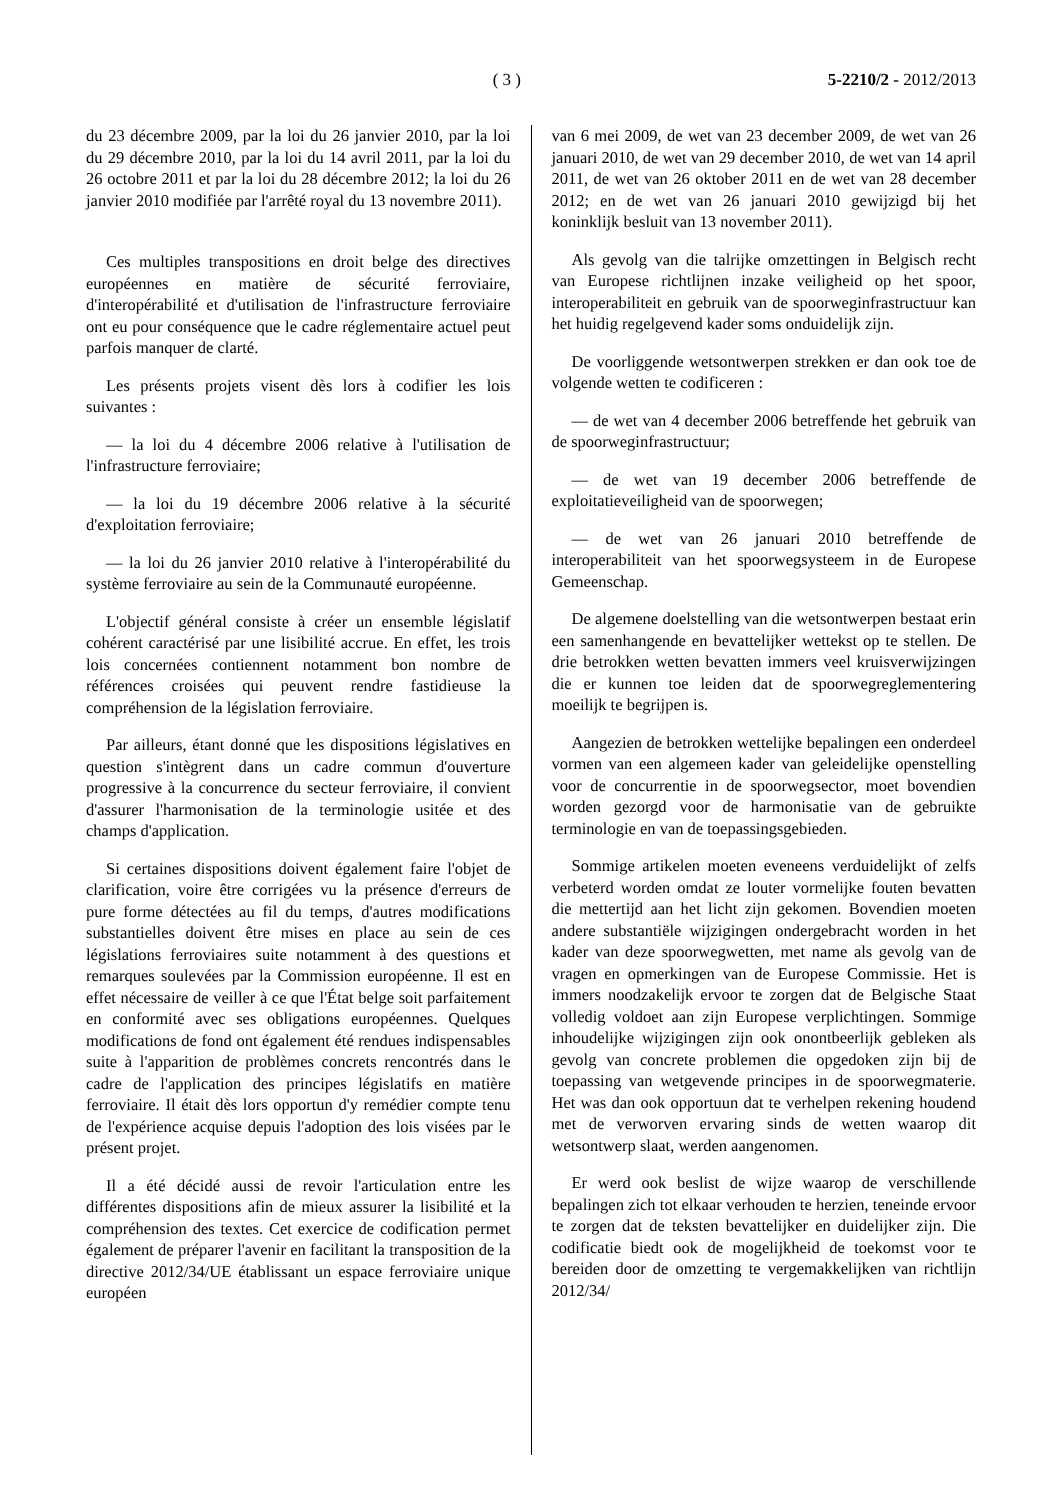( 3 ) 5-2210/2 - 2012/2013
du 23 décembre 2009, par la loi du 26 janvier 2010, par la loi du 29 décembre 2010, par la loi du 14 avril 2011, par la loi du 26 octobre 2011 et par la loi du 28 décembre 2012; la loi du 26 janvier 2010 modifiée par l'arrêté royal du 13 novembre 2011).
Ces multiples transpositions en droit belge des directives européennes en matière de sécurité ferroviaire, d'interopérabilité et d'utilisation de l'infrastructure ferroviaire ont eu pour conséquence que le cadre réglementaire actuel peut parfois manquer de clarté.
Les présents projets visent dès lors à codifier les lois suivantes :
— la loi du 4 décembre 2006 relative à l'utilisation de l'infrastructure ferroviaire;
— la loi du 19 décembre 2006 relative à la sécurité d'exploitation ferroviaire;
— la loi du 26 janvier 2010 relative à l'interopérabilité du système ferroviaire au sein de la Communauté européenne.
L'objectif général consiste à créer un ensemble législatif cohérent caractérisé par une lisibilité accrue. En effet, les trois lois concernées contiennent notamment bon nombre de références croisées qui peuvent rendre fastidieuse la compréhension de la législation ferroviaire.
Par ailleurs, étant donné que les dispositions législatives en question s'intègrent dans un cadre commun d'ouverture progressive à la concurrence du secteur ferroviaire, il convient d'assurer l'harmonisation de la terminologie usitée et des champs d'application.
Si certaines dispositions doivent également faire l'objet de clarification, voire être corrigées vu la présence d'erreurs de pure forme détectées au fil du temps, d'autres modifications substantielles doivent être mises en place au sein de ces législations ferroviaires suite notamment à des questions et remarques soulevées par la Commission européenne. Il est en effet nécessaire de veiller à ce que l'État belge soit parfaitement en conformité avec ses obligations européennes. Quelques modifications de fond ont également été rendues indispensables suite à l'apparition de problèmes concrets rencontrés dans le cadre de l'application des principes législatifs en matière ferroviaire. Il était dès lors opportun d'y remédier compte tenu de l'expérience acquise depuis l'adoption des lois visées par le présent projet.
Il a été décidé aussi de revoir l'articulation entre les différentes dispositions afin de mieux assurer la lisibilité et la compréhension des textes. Cet exercice de codification permet également de préparer l'avenir en facilitant la transposition de la directive 2012/34/UE établissant un espace ferroviaire unique européen
van 6 mei 2009, de wet van 23 december 2009, de wet van 26 januari 2010, de wet van 29 december 2010, de wet van 14 april 2011, de wet van 26 oktober 2011 en de wet van 28 december 2012; en de wet van 26 januari 2010 gewijzigd bij het koninklijk besluit van 13 november 2011).
Als gevolg van die talrijke omzettingen in Belgisch recht van Europese richtlijnen inzake veiligheid op het spoor, interoperabiliteit en gebruik van de spoorweginfrastructuur kan het huidig regelgevend kader soms onduidelijk zijn.
De voorliggende wetsontwerpen strekken er dan ook toe de volgende wetten te codificeren :
— de wet van 4 december 2006 betreffende het gebruik van de spoorweginfrastructuur;
— de wet van 19 december 2006 betreffende de exploitatieveiligheid van de spoorwegen;
— de wet van 26 januari 2010 betreffende de interoperabiliteit van het spoorwegsysteem in de Europese Gemeenschap.
De algemene doelstelling van die wetsontwerpen bestaat erin een samenhangende en bevattelijker wettekst op te stellen. De drie betrokken wetten bevatten immers veel kruisverwijzingen die er kunnen toe leiden dat de spoorwegreglementering moeilijk te begrijpen is.
Aangezien de betrokken wettelijke bepalingen een onderdeel vormen van een algemeen kader van geleidelijke openstelling voor de concurrentie in de spoorwegsector, moet bovendien worden gezorgd voor de harmonisatie van de gebruikte terminologie en van de toepassingsgebieden.
Sommige artikelen moeten eveneens verduidelijkt of zelfs verbeterd worden omdat ze louter vormelijke fouten bevatten die mettertijd aan het licht zijn gekomen. Bovendien moeten andere substantiële wijzigingen ondergebracht worden in het kader van deze spoorwegwetten, met name als gevolg van de vragen en opmerkingen van de Europese Commissie. Het is immers noodzakelijk ervoor te zorgen dat de Belgische Staat volledig voldoet aan zijn Europese verplichtingen. Sommige inhoudelijke wijzigingen zijn ook onontbeerlijk gebleken als gevolg van concrete problemen die opgedoken zijn bij de toepassing van wetgevende principes in de spoorwegmaterie. Het was dan ook opportuun dat te verhelpen rekening houdend met de verworven ervaring sinds de wetten waarop dit wetsontwerp slaat, werden aangenomen.
Er werd ook beslist de wijze waarop de verschillende bepalingen zich tot elkaar verhouden te herzien, teneinde ervoor te zorgen dat de teksten bevattelijker en duidelijker zijn. Die codificatie biedt ook de mogelijkheid de toekomst voor te bereiden door de omzetting te vergemakkelijken van richtlijn 2012/34/